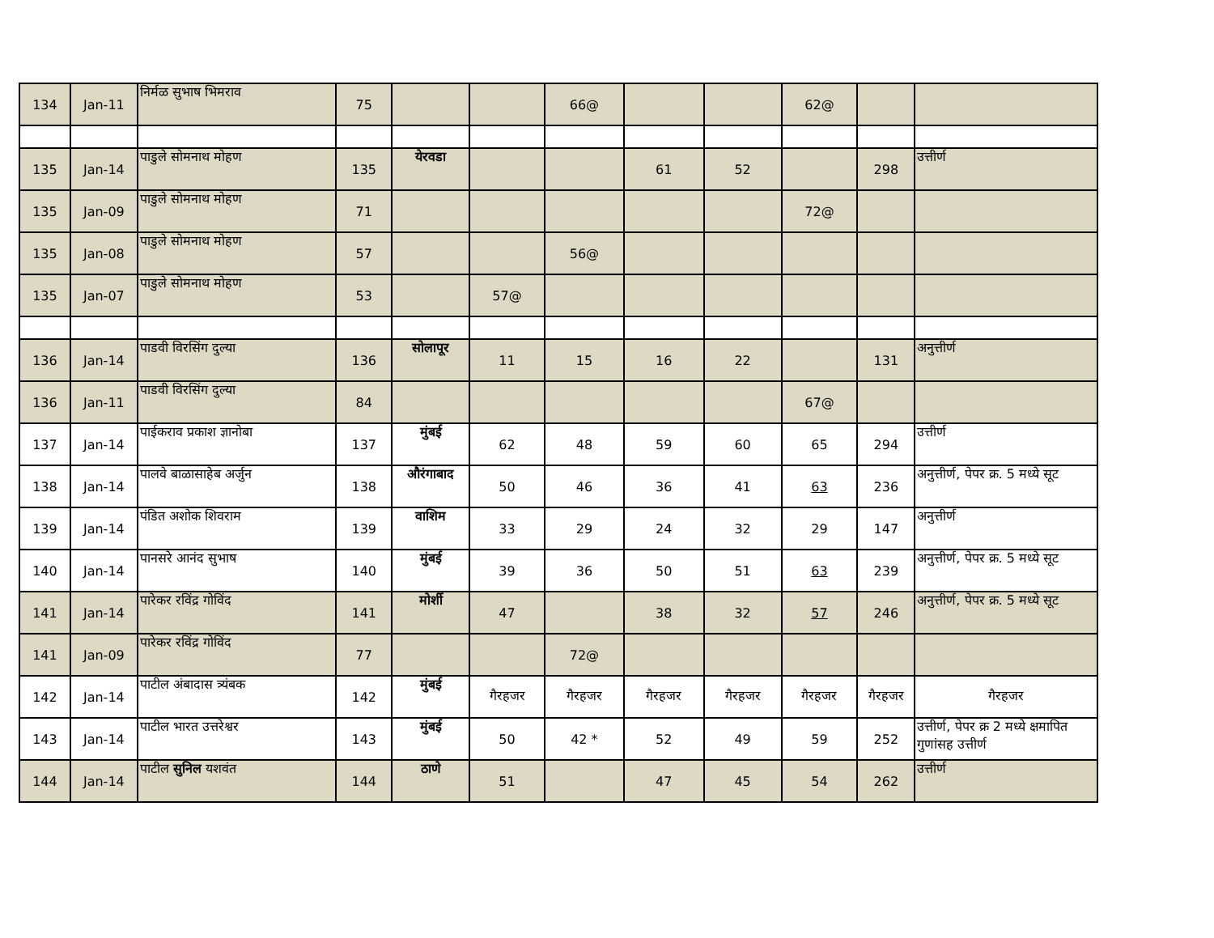| 134 | Jan-11 | निर्मळ सुभाष भिमराव | 75 | | | 66@ | | | 62@ | | |
| 135 | Jan-14 | पाडुले सोमनाथ मोहण | 135 | येरवडा | | | 61 | 52 | | 298 | उत्तीर्ण |
| 135 | Jan-09 | पाडुले सोमनाथ मोहण | 71 | | | | | | 72@ | | |
| 135 | Jan-08 | पाडुले सोमनाथ मोहण | 57 | | | 56@ | | | | | |
| 135 | Jan-07 | पाडुले सोमनाथ मोहण | 53 | | 57@ | | | | | | |
| 136 | Jan-14 | पाडवी विरसिंग दुल्या | 136 | सोलापूर | 11 | 15 | 16 | 22 | | 131 | अनुत्तीर्ण |
| 136 | Jan-11 | पाडवी विरसिंग दुल्या | 84 | | | | | | 67@ | | |
| 137 | Jan-14 | पाईकराव प्रकाश ज्ञानोबा | 137 | मुंबई | 62 | 48 | 59 | 60 | 65 | 294 | उत्तीर्ण |
| 138 | Jan-14 | पालवे बाळासाहेब अर्जुन | 138 | औरंगाबाद | 50 | 46 | 36 | 41 | 63 | 236 | अनुत्तीर्ण, पेपर क्र. 5 मध्ये सूट |
| 139 | Jan-14 | पंडित अशोक शिवराम | 139 | वाशिम | 33 | 29 | 24 | 32 | 29 | 147 | अनुत्तीर्ण |
| 140 | Jan-14 | पानसरे आनंद सुभाष | 140 | मुंबई | 39 | 36 | 50 | 51 | 63 | 239 | अनुत्तीर्ण, पेपर क्र. 5 मध्ये सूट |
| 141 | Jan-14 | पारेकर रविंद्र गोविंद | 141 | मोर्शी | 47 | | 38 | 32 | 57 | 246 | अनुत्तीर्ण, पेपर क्र. 5 मध्ये सूट |
| 141 | Jan-09 | पारेकर रविंद्र गोविंद | 77 | | | 72@ | | | | | |
| 142 | Jan-14 | पाटील अंबादास त्र्यंबक | 142 | मुंबई | गैरहजर | गैरहजर | गैरहजर | गैरहजर | गैरहजर | गैरहजर | गैरहजर |
| 143 | Jan-14 | पाटील भारत उत्तरेश्वर | 143 | मुंबई | 50 | 42 * | 52 | 49 | 59 | 252 | उत्तीर्ण, पेपर क्र 2 मध्ये क्षमापित गुणांसह उत्तीर्ण |
| 144 | Jan-14 | पाटील सुनिल यशवंत | 144 | ठाणे | 51 | | 47 | 45 | 54 | 262 | उत्तीर्ण |